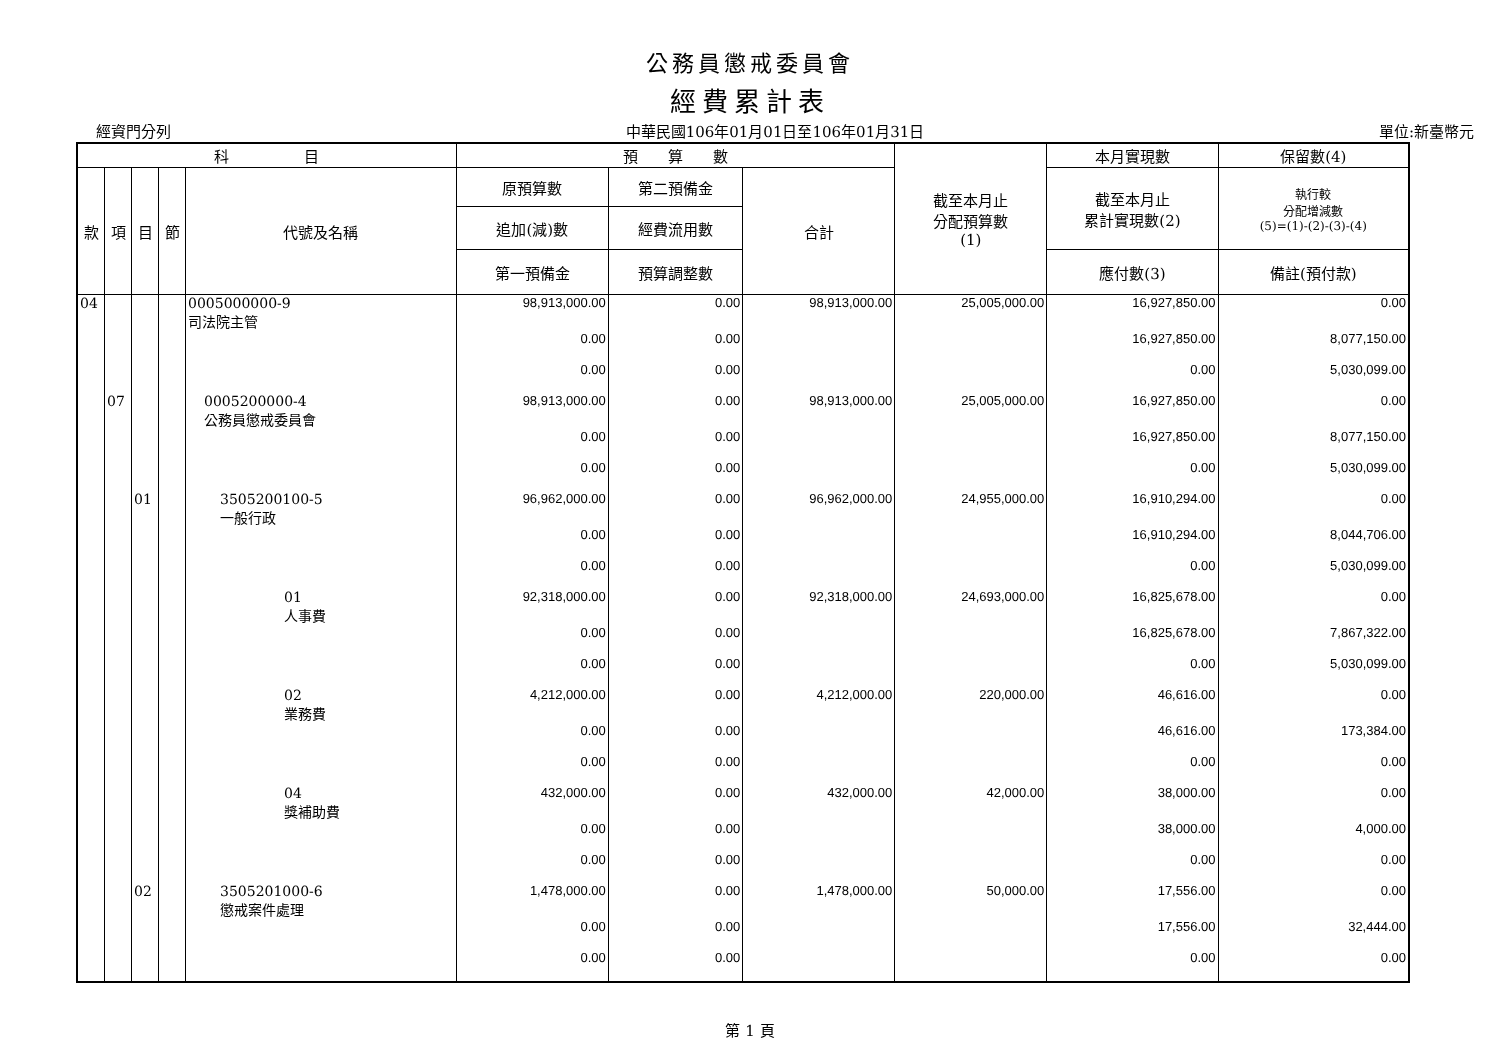公務員懲戒委員會
經費累計表
經資門分列 中華民國106年01月01日至106年01月31日 單位:新臺幣元
| 科 目 | | | | | 預 算 數 | | | 截至本月止 分配預算數 (1) | 本月實現數 | 保留數(4) |
| --- | --- | --- | --- | --- | --- | --- | --- | --- | --- | --- |
| 款 | 項 | 目 | 節 | 代號及名稱 | 原預算數 | 第二預備金 | 合計 | | 截至本月止 累計實現數(2) | 執行較 分配增減數 (5)=(1)-(2)-(3)-(4) |
| | | | | | 追加(減)數 | 經費流用數 | | | | |
| | | | | | 第一預備金 | 預算調整數 | | | 應付數(3) | 備註(預付款) |
| 04 | | | | 0005000000-9 司法院主管 | 98,913,000.00 | 0.00 | 98,913,000.00 | 25,005,000.00 | 16,927,850.00 | 0.00 |
| | | | | | 0.00 | 0.00 | | | 16,927,850.00 | 8,077,150.00 |
| | | | | | 0.00 | 0.00 | | | 0.00 | 5,030,099.00 |
| | 07 | | | 0005200000-4 公務員懲戒委員會 | 98,913,000.00 | 0.00 | 98,913,000.00 | 25,005,000.00 | 16,927,850.00 | 0.00 |
| | | | | | 0.00 | 0.00 | | | 16,927,850.00 | 8,077,150.00 |
| | | | | | 0.00 | 0.00 | | | 0.00 | 5,030,099.00 |
| | | 01 | | 3505200100-5 一般行政 | 96,962,000.00 | 0.00 | 96,962,000.00 | 24,955,000.00 | 16,910,294.00 | 0.00 |
| | | | | | 0.00 | 0.00 | | | 16,910,294.00 | 8,044,706.00 |
| | | | | | 0.00 | 0.00 | | | 0.00 | 5,030,099.00 |
| | | | | 01 人事費 | 92,318,000.00 | 0.00 | 92,318,000.00 | 24,693,000.00 | 16,825,678.00 | 0.00 |
| | | | | | 0.00 | 0.00 | | | 16,825,678.00 | 7,867,322.00 |
| | | | | | 0.00 | 0.00 | | | 0.00 | 5,030,099.00 |
| | | | | 02 業務費 | 4,212,000.00 | 0.00 | 4,212,000.00 | 220,000.00 | 46,616.00 | 0.00 |
| | | | | | 0.00 | 0.00 | | | 46,616.00 | 173,384.00 |
| | | | | | 0.00 | 0.00 | | | 0.00 | 0.00 |
| | | | | 04 獎補助費 | 432,000.00 | 0.00 | 432,000.00 | 42,000.00 | 38,000.00 | 0.00 |
| | | | | | 0.00 | 0.00 | | | 38,000.00 | 4,000.00 |
| | | | | | 0.00 | 0.00 | | | 0.00 | 0.00 |
| | | 02 | | 3505201000-6 懲戒案件處理 | 1,478,000.00 | 0.00 | 1,478,000.00 | 50,000.00 | 17,556.00 | 0.00 |
| | | | | | 0.00 | 0.00 | | | 17,556.00 | 32,444.00 |
| | | | | | 0.00 | 0.00 | | | 0.00 | 0.00 |
第 1 頁